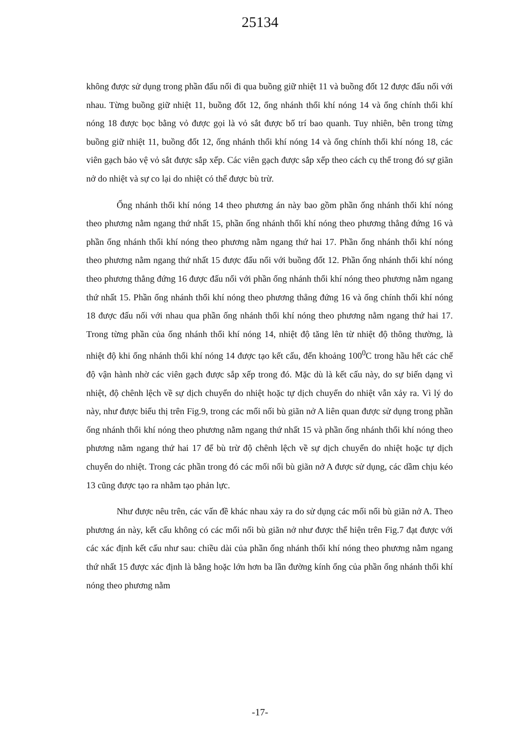25134
không được sử dụng trong phần đấu nối đi qua buồng giữ nhiệt 11 và buồng đốt 12 được đấu nối với nhau. Từng buồng giữ nhiệt 11, buồng đốt 12, ống nhánh thổi khí nóng 14 và ống chính thổi khí nóng 18 được bọc bằng vỏ được gọi là vỏ sắt được bố trí bao quanh. Tuy nhiên, bên trong từng buồng giữ nhiệt 11, buồng đốt 12, ống nhánh thổi khí nóng 14 và ống chính thổi khí nóng 18, các viên gạch bảo vệ vỏ sắt được sắp xếp. Các viên gạch được sắp xếp theo cách cụ thể trong đó sự giãn nở do nhiệt và sự co lại do nhiệt có thể được bù trừ.
Ống nhánh thổi khí nóng 14 theo phương án này bao gồm phần ống nhánh thổi khí nóng theo phương nằm ngang thứ nhất 15, phần ống nhánh thổi khí nóng theo phương thẳng đứng 16 và phần ống nhánh thổi khí nóng theo phương nằm ngang thứ hai 17. Phần ống nhánh thổi khí nóng theo phương nằm ngang thứ nhất 15 được đấu nối với buồng đốt 12. Phần ống nhánh thổi khí nóng theo phương thẳng đứng 16 được đấu nối với phần ống nhánh thổi khí nóng theo phương nằm ngang thứ nhất 15. Phần ống nhánh thổi khí nóng theo phương thẳng đứng 16 và ống chính thổi khí nóng 18 được đấu nối với nhau qua phần ống nhánh thổi khí nóng theo phương nằm ngang thứ hai 17. Trong từng phần của ống nhánh thổi khí nóng 14, nhiệt độ tăng lên từ nhiệt độ thông thường, là nhiệt độ khi ống nhánh thổi khí nóng 14 được tạo kết cấu, đến khoảng 100<sup>0</sup>C trong hầu hết các chế độ vận hành nhờ các viên gạch được sắp xếp trong đó. Mặc dù là kết cấu này, do sự biến dạng vì nhiệt, độ chênh lệch về sự dịch chuyển do nhiệt hoặc tự dịch chuyển do nhiệt vẫn xảy ra. Vì lý do này, như được biểu thị trên Fig.9, trong các mối nối bù giãn nở A liên quan được sử dụng trong phần ống nhánh thổi khí nóng theo phương nằm ngang thứ nhất 15 và phần ống nhánh thổi khí nóng theo phương nằm ngang thứ hai 17 để bù trừ độ chênh lệch về sự dịch chuyển do nhiệt hoặc tự dịch chuyển do nhiệt. Trong các phần trong đó các mối nối bù giãn nở A được sử dụng, các dầm chịu kéo 13 cũng được tạo ra nhằm tạo phản lực.
Như được nêu trên, các vấn đề khác nhau xảy ra do sử dụng các mối nối bù giãn nở A. Theo phương án này, kết cấu không có các mối nối bù giãn nở như được thể hiện trên Fig.7 đạt được với các xác định kết cấu như sau: chiều dài của phần ống nhánh thổi khí nóng theo phương nằm ngang thứ nhất 15 được xác định là bằng hoặc lớn hơn ba lần đường kính ống của phần ống nhánh thổi khí nóng theo phương nằm
-17-